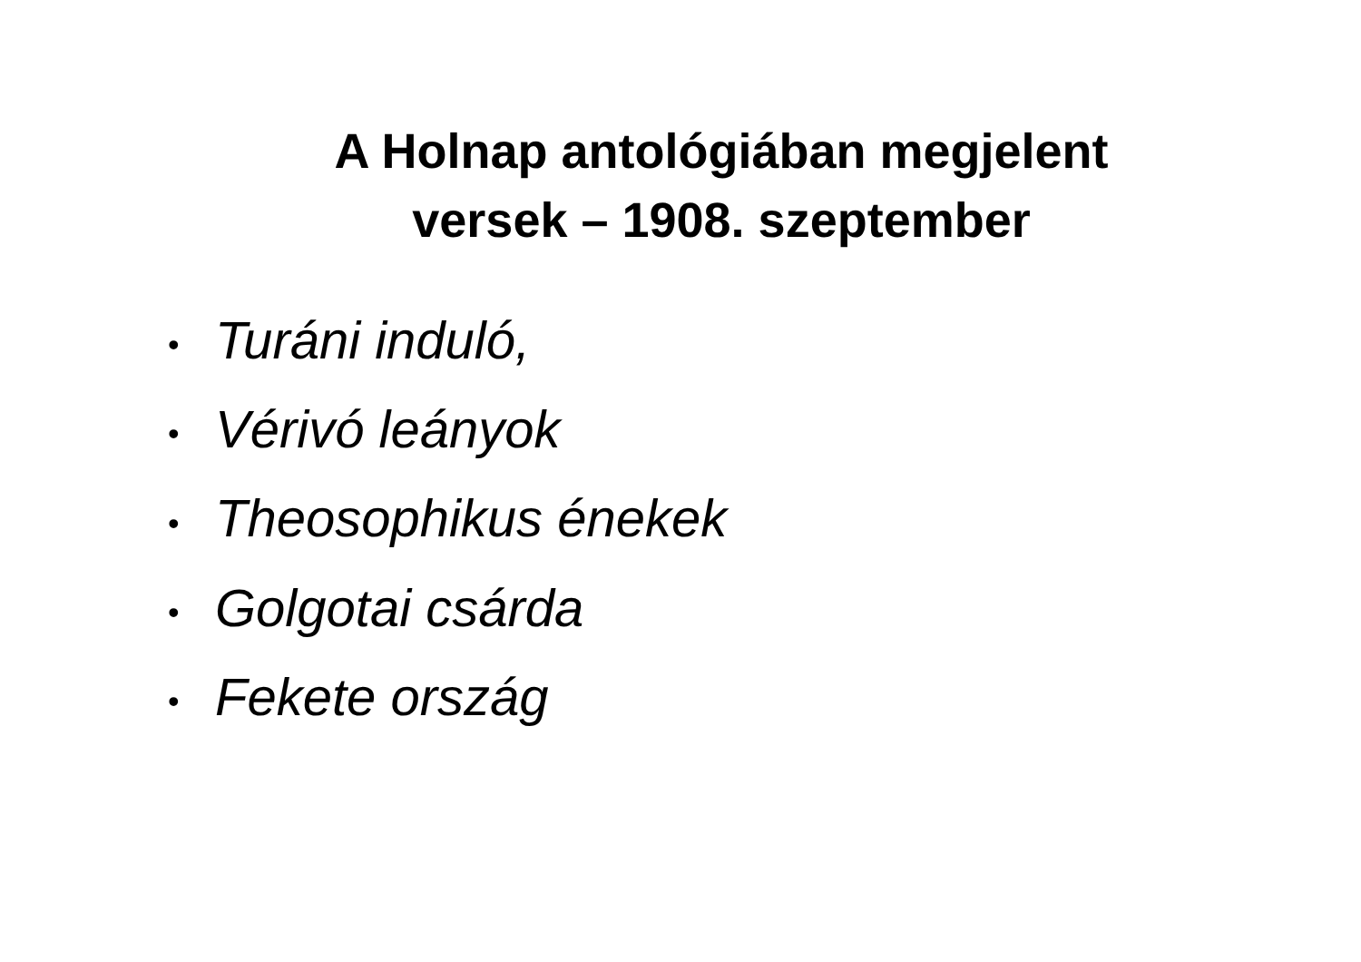A Holnap antológiában megjelent
versek – 1908. szeptember
• Turáni induló,
• Vérivó leányok
• Theosophikus énekek
• Golgotai csárda
• Fekete ország